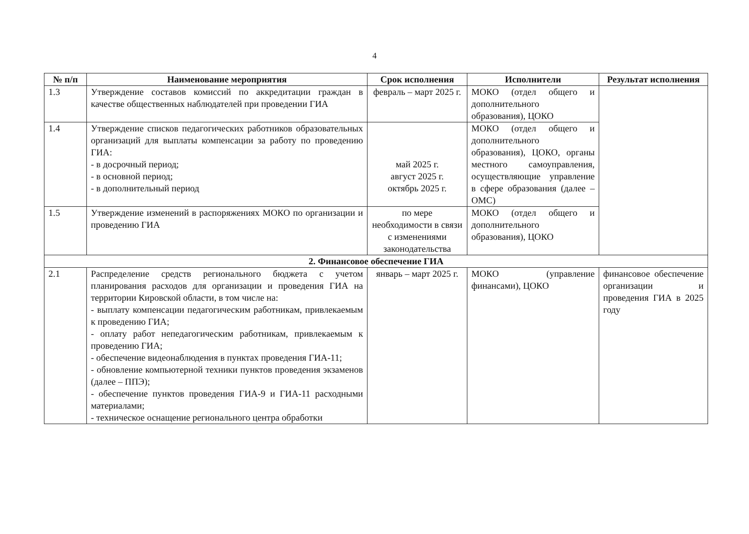4
| № п/п | Наименование мероприятия | Срок исполнения | Исполнители | Результат исполнения |
| --- | --- | --- | --- | --- |
| 1.3 | Утверждение составов комиссий по аккредитации граждан в качестве общественных наблюдателей при проведении ГИА | февраль – март 2025 г. | МОКО (отдел общего и дополнительного образования), ЦОКО | |
| 1.4 | Утверждение списков педагогических работников образовательных организаций для выплаты компенсации за работу по проведению ГИА: - в досрочный период; - в основной период; - в дополнительный период | май 2025 г. август 2025 г. октябрь 2025 г. | МОКО (отдел общего и дополнительного образования), ЦОКО, органы местного самоуправления, осуществляющие управление в сфере образования (далее – ОМС) | |
| 1.5 | Утверждение изменений в распоряжениях МОКО по организации и проведению ГИА | по мере необходимости в связи с изменениями законодательства | МОКО (отдел общего и дополнительного образования), ЦОКО | |
| 2. Финансовое обеспечение ГИА | | | | |
| 2.1 | Распределение средств регионального бюджета с учетом планирования расходов для организации и проведения ГИА на территории Кировской области, в том числе на: - выплату компенсации педагогическим работникам, привлекаемым к проведению ГИА; - оплату работ непедагогическим работникам, привлекаемым к проведению ГИА; - обеспечение видеонаблюдения в пунктах проведения ГИА-11; - обновление компьютерной техники пунктов проведения экзаменов (далее – ППЭ); - обеспечение пунктов проведения ГИА-9 и ГИА-11 расходными материалами; - техническое оснащение регионального центра обработки | январь – март 2025 г. | МОКО (управление финансами), ЦОКО | финансовое обеспечение организации и проведения ГИА в 2025 году |